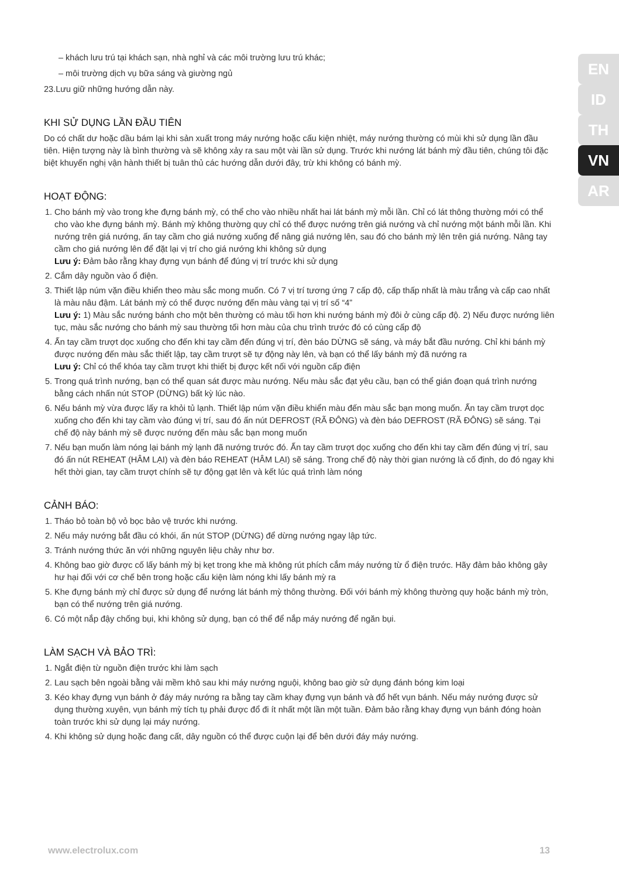EN
ID
TH
VN
AR
– khách lưu trú tại khách sạn, nhà nghỉ và các môi trường lưu trú khác;
– môi trường dịch vụ bữa sáng và giường ngủ
23.Lưu giữ những hướng dẫn này.
KHI SỬ DỤNG LẦN ĐẦU TIÊN
Do có chất dư hoặc dầu bám lại khi sản xuất trong máy nướng hoặc cấu kiện nhiệt, máy nướng thường có mùi khi sử dụng lần đầu tiên. Hiện tượng này là bình thường và sẽ không xảy ra sau một vài lần sử dụng. Trước khi nướng lát bánh mỳ đầu tiên, chúng tôi đặc biệt khuyến nghị vận hành thiết bị tuân thủ các hướng dẫn dưới đây, trừ khi không có bánh mỳ.
HOẠT ĐỘNG:
1. Cho bánh mỳ vào trong khe đựng bánh mỳ, có thể cho vào nhiều nhất hai lát bánh mỳ mỗi lần. Chỉ có lát thông thường mới có thể cho vào khe đựng bánh mỳ. Bánh mỳ không thường quy chỉ có thể được nướng trên giá nướng và chỉ nướng một bánh mỗi lần. Khi nướng trên giá nướng, ấn tay cầm cho giá nướng xuống để nâng giá nướng lên, sau đó cho bánh mỳ lên trên giá nướng. Nâng tay cầm cho giá nướng lên để đặt lại vị trí cho giá nướng khi không sử dụng
Lưu ý: Đảm bảo rằng khay đựng vụn bánh để đúng vị trí trước khi sử dụng
2. Cắm dây nguồn vào ổ điện.
3. Thiết lập núm vặn điều khiển theo màu sắc mong muốn. Có 7 vị trí tương ứng 7 cấp độ, cấp thấp nhất là màu trắng và cấp cao nhất là màu nâu đậm. Lát bánh mỳ có thể được nướng đến màu vàng tại vị trí số “4”
Lưu ý: 1) Màu sắc nướng bánh cho một bên thường có màu tối hơn khi nướng bánh mỳ đôi ở cùng cấp độ. 2) Nếu được nướng liên tục, màu sắc nướng cho bánh mỳ sau thường tối hơn màu của chu trình trước đó có cùng cấp độ
4. Ấn tay cầm trượt dọc xuống cho đến khi tay cầm đến đúng vị trí, đèn báo DỪNG sẽ sáng, và máy bắt đầu nướng. Chỉ khi bánh mỳ được nướng đến màu sắc thiết lập, tay cầm trượt sẽ tự động này lên, và bạn có thể lấy bánh mỳ đã nướng ra
Lưu ý: Chỉ có thể khóa tay cầm trượt khi thiết bị được kết nối với nguồn cấp điện
5. Trong quá trình nướng, bạn có thể quan sát được màu nướng. Nếu màu sắc đạt yêu cầu, bạn có thể gián đoạn quá trình nướng bằng cách nhấn nút STOP (DỪNG) bất kỳ lúc nào.
6. Nếu bánh mỳ vừa được lấy ra khỏi tủ lạnh. Thiết lập núm vặn điều khiển màu đến màu sắc bạn mong muốn. Ấn tay cầm trượt dọc xuống cho đến khi tay cầm vào đúng vị trí, sau đó ấn nút DEFROST (RÃ ĐÔNG) và đèn báo DEFROST (RÃ ĐÔNG) sẽ sáng. Tại chế độ này bánh mỳ sẽ được nướng đến màu sắc bạn mong muốn
7. Nếu bạn muốn làm nóng lại bánh mỳ lạnh đã nướng trước đó. Ấn tay cầm trượt dọc xuống cho đến khi tay cầm đến đúng vị trí, sau đó ấn nút REHEAT (HÂM LẠI) và đèn báo REHEAT (HÂM LẠI) sẽ sáng. Trong chế độ này thời gian nướng là cố định, do đó ngay khi hết thời gian, tay cầm trượt chính sẽ tự động gạt lên và kết lúc quá trình làm nóng
CẢNH BÁO:
1. Tháo bỏ toàn bộ vỏ bọc bảo vệ trước khi nướng.
2. Nếu máy nướng bắt đầu có khói, ấn nút STOP (DỪNG) để dừng nướng ngay lập tức.
3. Tránh nướng thức ăn với những nguyên liệu chảy như bơ.
4. Không bao giờ được cố lấy bánh mỳ bị kẹt trong khe mà không rút phích cắm máy nướng từ ổ điện trước. Hãy đảm bảo không gây hư hại đối với cơ chế bên trong hoặc cấu kiện làm nóng khi lấy bánh mỳ ra
5. Khe đựng bánh mỳ chỉ được sử dụng để nướng lát bánh mỳ thông thường. Đối với bánh mỳ không thường quy hoặc bánh mỳ tròn, bạn có thể nướng trên giá nướng.
6. Có một nắp đậy chống bụi, khi không sử dụng, bạn có thể để nắp máy nướng để ngăn bụi.
LÀM SẠCH VÀ BẢO TRÌ:
1. Ngắt điện từ nguồn điện trước khi làm sạch
2. Lau sạch bên ngoài bằng vải mềm khô sau khi máy nướng nguội, không bao giờ sử dụng đánh bóng kim loại
3. Kéo khay đựng vụn bánh ở đáy máy nướng ra bằng tay cầm khay đựng vụn bánh và đổ hết vụn bánh. Nếu máy nướng được sử dụng thường xuyên, vụn bánh mỳ tích tụ phải được đổ đi ít nhất một lần một tuần. Đảm bảo rằng khay đựng vụn bánh đóng hoàn toàn trước khi sử dụng lại máy nướng.
4. Khi không sử dụng hoặc đang cất, dây nguồn có thể được cuộn lại để bên dưới đáy máy nướng.
www.electrolux.com 13